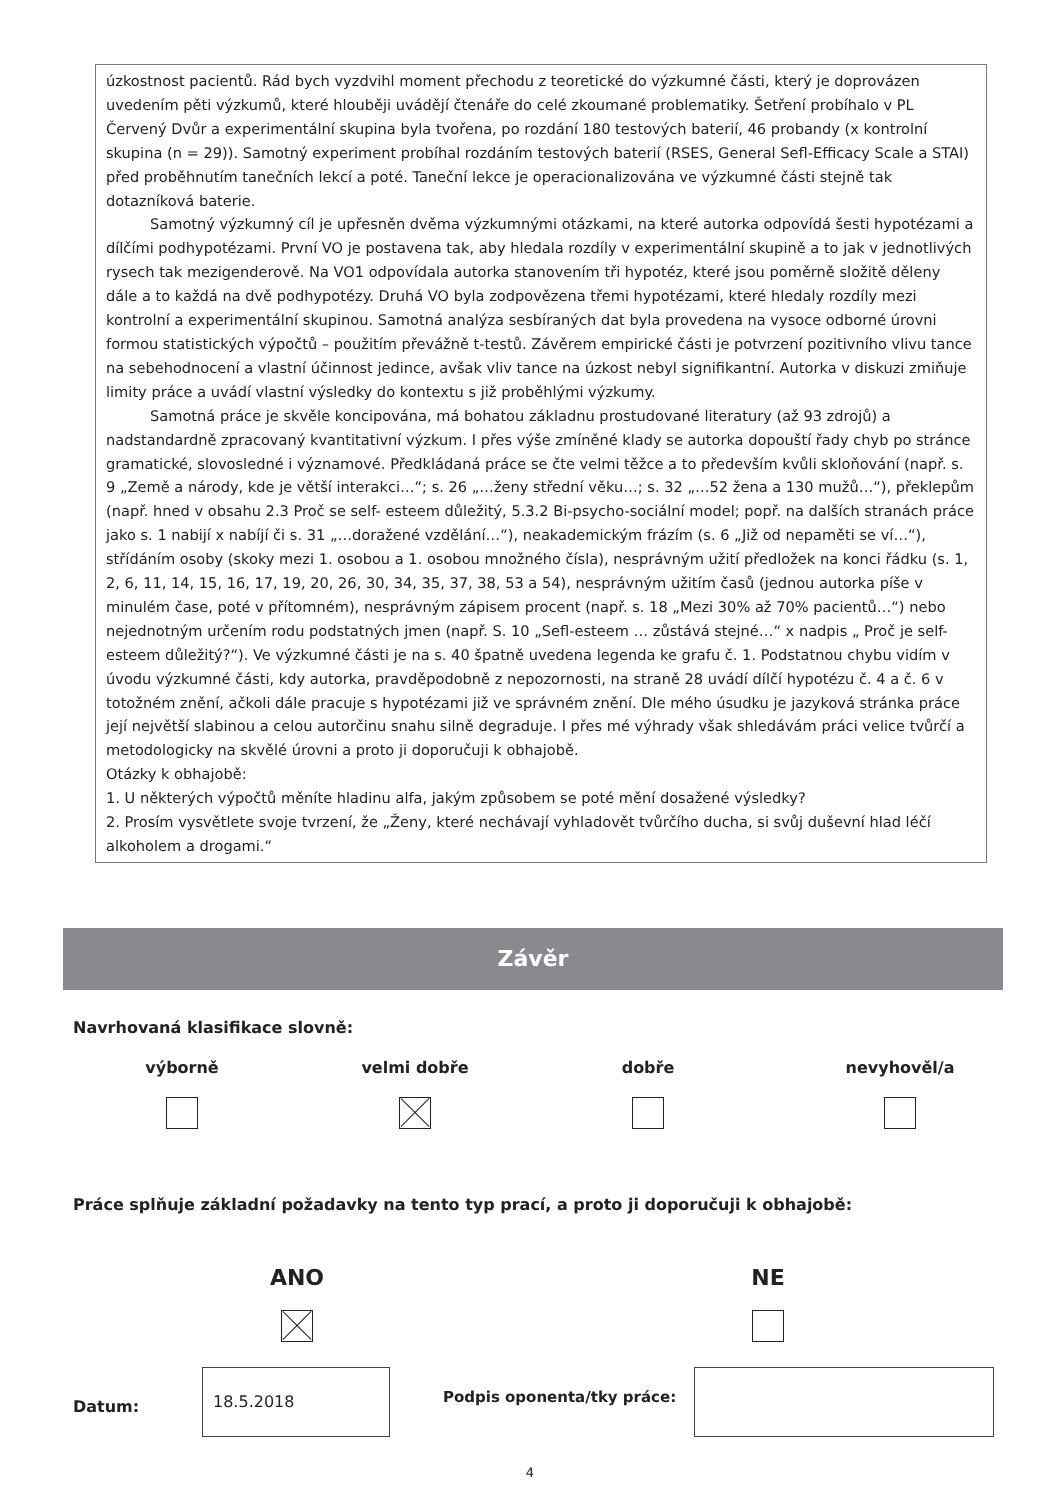úzkostnost pacientů. Rád bych vyzdvihl moment přechodu z teoretické do výzkumné části, který je doprovázen uvedením pěti výzkumů, které hlouběji uvádějí čtenáře do celé zkoumané problematiky. Šetření probíhalo v PL Červený Dvůr a experimentální skupina byla tvořena, po rozdání 180 testových baterií, 46 probandy (x kontrolní skupina (n = 29)). Samotný experiment probíhal rozdáním testových baterií (RSES, General Sefl-Efficacy Scale a STAI) před proběhnutím tanečních lekcí a poté. Taneční lekce je operacionalizována ve výzkumné části stejně tak dotazníková baterie.
Samotný výzkumný cíl je upřesněn dvěma výzkumnými otázkami, na které autorka odpovídá šesti hypotézami a dílčími podhypotézami. První VO je postavena tak, aby hledala rozdíly v experimentální skupině a to jak v jednotlivých rysech tak mezigenderově. Na VO1 odpovídala autorka stanovením tři hypotéz, které jsou poměrně složitě děleny dále a to každá na dvě podhypotézy. Druhá VO byla zodpovězena třemi hypotézami, které hledaly rozdíly mezi kontrolní a experimentální skupinou. Samotná analýza sesbíraných dat byla provedena na vysoce odborné úrovni formou statistických výpočtů – použitím převážně t-testů. Závěrem empirické části je potvrzení pozitivního vlivu tance na sebehodnocení a vlastní účinnost jedince, avšak vliv tance na úzkost nebyl signifikantní. Autorka v diskuzi zmiňuje limity práce a uvádí vlastní výsledky do kontextu s již proběhlými výzkumy.
Samotná práce je skvěle koncipována, má bohatou základnu prostudované literatury (až 93 zdrojů) a nadstandardně zpracovaný kvantitativní výzkum. I přes výše zmíněné klady se autorka dopouští řady chyb po stránce gramatické, slovosledné i významové. Předkládaná práce se čte velmi těžce a to především kvůli skloňování (např. s. 9 „Země a národy, kde je větší interakci…“; s. 26 „…ženy střední věku…; s. 32 „…52 žena a 130 mužů…“), překlepům (např. hned v obsahu 2.3 Proč se self- esteem důležitý, 5.3.2 Bi-psycho-sociální model; popř. na dalších stranách práce jako s. 1 nabijí x nabíjí či s. 31 „…doražené vzdělání…“), neakademickým frázím (s. 6 „Již od nepaměti se ví…“), střídáním osoby (skoky mezi 1. osobou a 1. osobou množného čísla), nesprávným užití předložek na konci řádku (s. 1, 2, 6, 11, 14, 15, 16, 17, 19, 20, 26, 30, 34, 35, 37, 38, 53 a 54), nesprávným užitím časů (jednou autorka píše v minulém čase, poté v přítomném), nesprávným zápisem procent (např. s. 18 „Mezi 30% až 70% pacientů…“) nebo nejednotným určením rodu podstatných jmen (např. S. 10 „Sefl-esteem … zůstává stejné…“ x nadpis „ Proč je self-esteem důležitý?“). Ve výzkumné části je na s. 40 špatně uvedena legenda ke grafu č. 1. Podstatnou chybu vidím v úvodu výzkumné části, kdy autorka, pravděpodobně z nepozornosti, na straně 28 uvádí dílčí hypotézu č. 4 a č. 6 v totožném znění, ačkoli dále pracuje s hypotézami již ve správném znění. Dle mého úsudku je jazyková stránka práce její největší slabinou a celou autorčinu snahu silně degraduje. I přes mé výhrady však shledávám práci velice tvůrčí a metodologicky na skvělé úrovni a proto ji doporučuji k obhajobě.
Otázky k obhajobě:
1. U některých výpočtů měníte hladinu alfa, jakým způsobem se poté mění dosažené výsledky?
2. Prosím vysvětlete svoje tvrzení, že „Ženy, které nechávají vyhladovět tvůrčího ducha, si svůj duševní hlad léčí alkoholem a drogami.“
Závěr
Navrhovaná klasifikace slovně:
výborně velmi dobře dobře nevyhověl/a
Práce splňuje základní požadavky na tento typ prací, a proto ji doporučuji k obhajobě:
ANO NE
Datum:
18.5.2018
Podpis oponenta/tky práce:
4